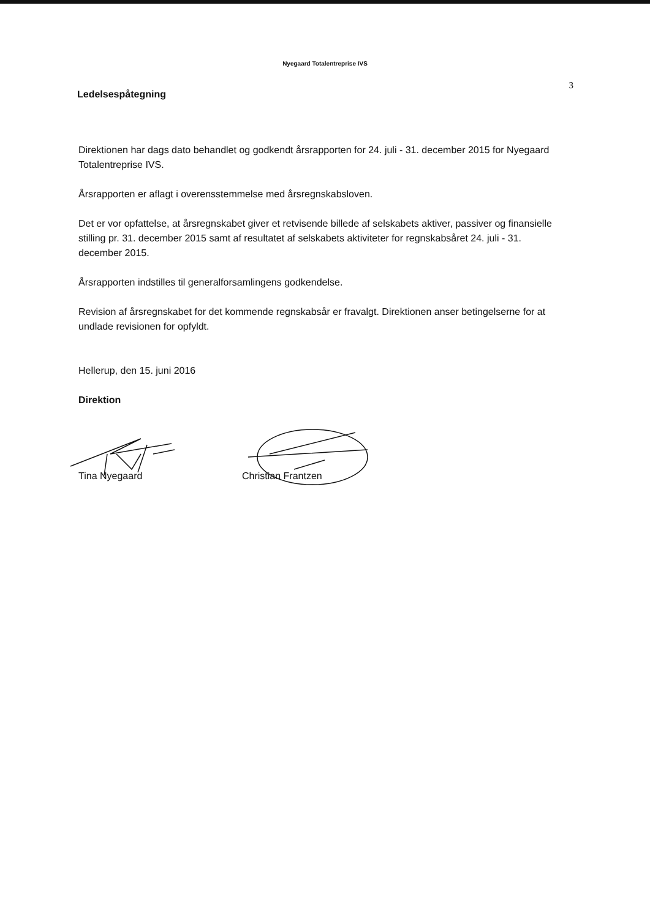Nyegaard Totalentreprise IVS
Ledelsespåtegning
3
Direktionen har dags dato behandlet og godkendt årsrapporten for 24. juli - 31. december 2015 for Nyegaard Totalentreprise IVS.
Årsrapporten er aflagt i overensstemmelse med årsregnskabsloven.
Det er vor opfattelse, at årsregnskabet giver et retvisende billede af selskabets aktiver, passiver og finansielle stilling pr. 31. december 2015 samt af resultatet af selskabets aktiviteter for regnskabsåret 24. juli - 31. december 2015.
Årsrapporten indstilles til generalforsamlingens godkendelse.
Revision af årsregnskabet for det kommende regnskabsår er fravalgt. Direktionen anser betingelserne for at undlade revisionen for opfyldt.
Hellerup, den 15. juni 2016
Direktion
Tina Nyegaard Christian Frantzen